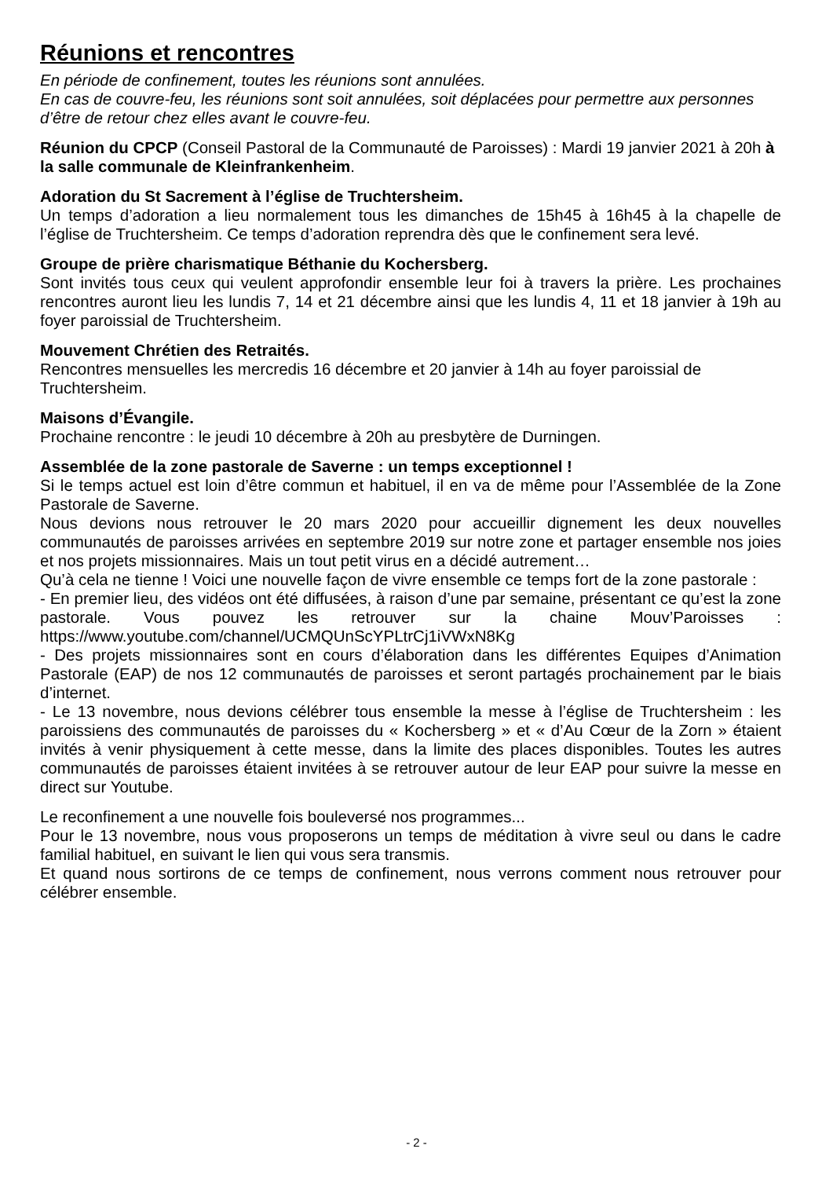Réunions et rencontres
En période de confinement, toutes les réunions sont annulées.
En cas de couvre-feu, les réunions sont soit annulées, soit déplacées pour permettre aux personnes d’être de retour chez elles avant le couvre-feu.
Réunion du CPCP (Conseil Pastoral de la Communauté de Paroisses) : Mardi 19 janvier 2021 à 20h à la salle communale de Kleinfrankenheim.
Adoration du St Sacrement à l’église de Truchtersheim.
Un temps d’adoration a lieu normalement tous les dimanches de 15h45 à 16h45 à la chapelle de l’église de Truchtersheim. Ce temps d’adoration reprendra dès que le confinement sera levé.
Groupe de prière charismatique Béthanie du Kochersberg.
Sont invités tous ceux qui veulent approfondir ensemble leur foi à travers la prière. Les prochaines rencontres auront lieu les lundis 7, 14 et 21 décembre ainsi que les lundis 4, 11 et 18 janvier à 19h au foyer paroissial de Truchtersheim.
Mouvement Chrétien des Retraités.
Rencontres mensuelles les mercredis 16 décembre et 20 janvier à 14h au foyer paroissial de Truchtersheim.
Maisons d’Évangile.
Prochaine rencontre : le jeudi 10 décembre à 20h au presbytère de Durningen.
Assemblée de la zone pastorale de Saverne : un temps exceptionnel !
Si le temps actuel est loin d’être commun et habituel, il en va de même pour l’Assemblée de la Zone Pastorale de Saverne.
Nous devions nous retrouver le 20 mars 2020 pour accueillir dignement les deux nouvelles communautés de paroisses arrivées en septembre 2019 sur notre zone et partager ensemble nos joies et nos projets missionnaires. Mais un tout petit virus en a décidé autrement…
Qu’à cela ne tienne ! Voici une nouvelle façon de vivre ensemble ce temps fort de la zone pastorale :
- En premier lieu, des vidéos ont été diffusées, à raison d’une par semaine, présentant ce qu’est la zone pastorale. Vous pouvez les retrouver sur la chaine Mouv’Paroisses : https://www.youtube.com/channel/UCMQUnScYPLtrCj1iVWxN8Kg
- Des projets missionnaires sont en cours d’élaboration dans les différentes Equipes d’Animation Pastorale (EAP) de nos 12 communautés de paroisses et seront partagés prochainement par le biais d’internet.
- Le 13 novembre, nous devions célébrer tous ensemble la messe à l’église de Truchtersheim : les paroissiens des communautés de paroisses du « Kochersberg » et « d’Au Cœur de la Zorn » étaient invités à venir physiquement à cette messe, dans la limite des places disponibles. Toutes les autres communautés de paroisses étaient invitées à se retrouver autour de leur EAP pour suivre la messe en direct sur Youtube.
Le reconfinement a une nouvelle fois bouleversé nos programmes...
Pour le 13 novembre, nous vous proposerons un temps de méditation à vivre seul ou dans le cadre familial habituel, en suivant le lien qui vous sera transmis.
Et quand nous sortirons de ce temps de confinement, nous verrons comment nous retrouver pour célébrer ensemble.
- 2 -